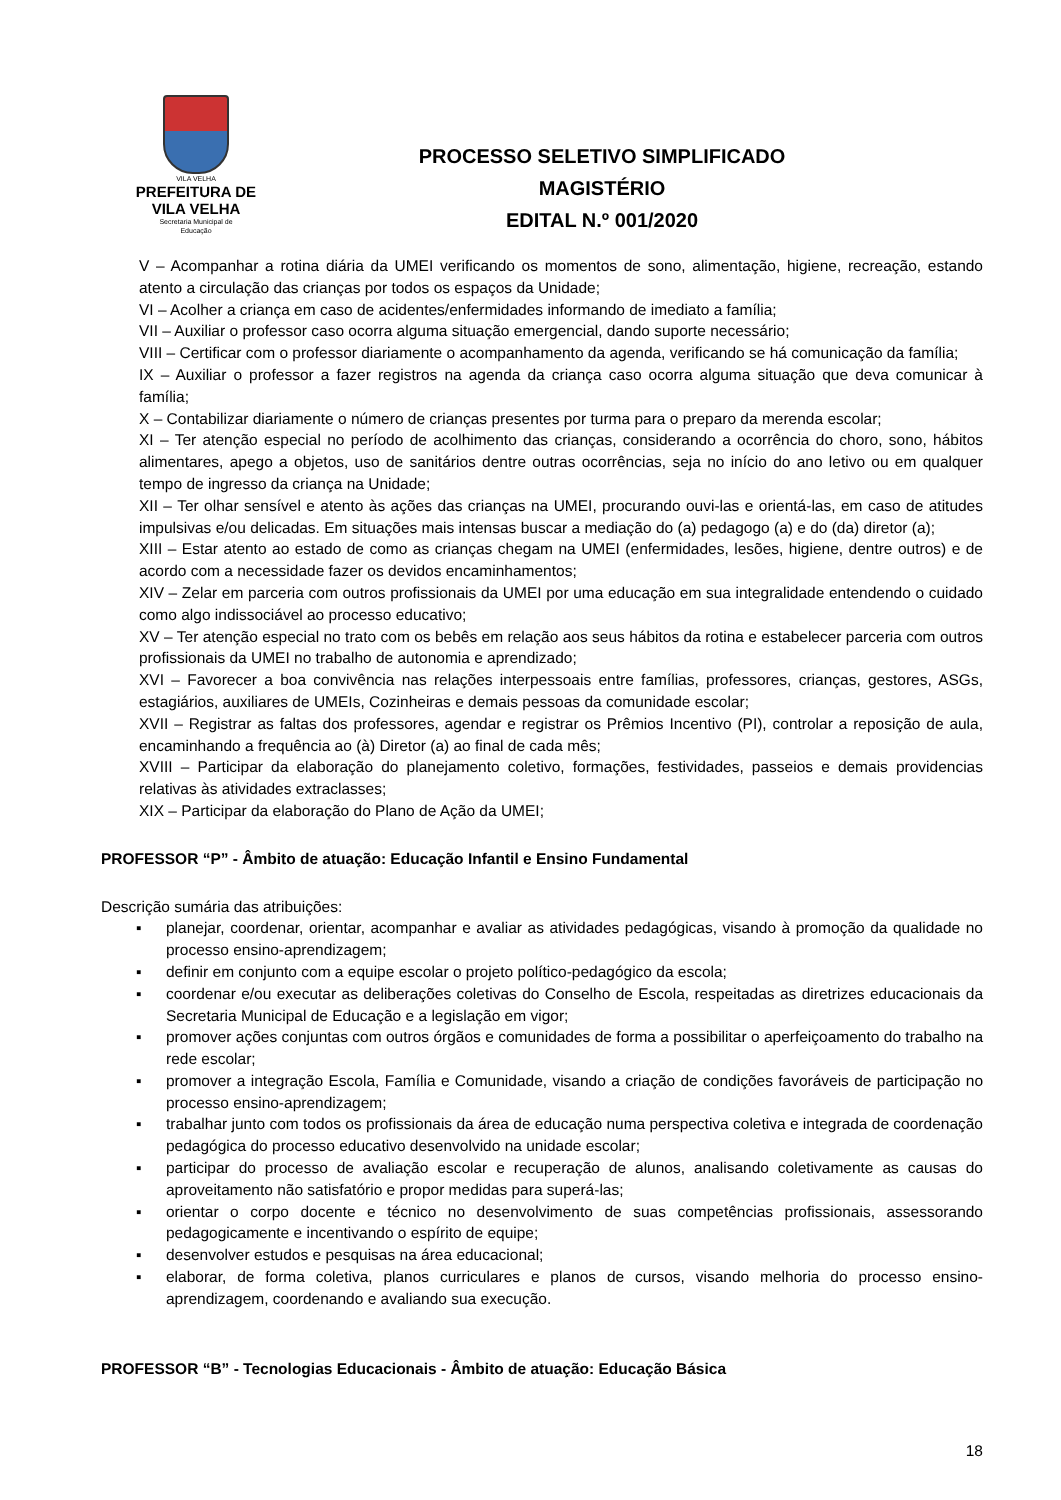VILA VELHA
PREFEITURA DE
VILA VELHA
Secretaria Municipal de
Educação
PROCESSO SELETIVO SIMPLIFICADO
MAGISTÉRIO
EDITAL N.º 001/2020
V – Acompanhar a rotina diária da UMEI verificando os momentos de sono, alimentação, higiene, recreação, estando atento a circulação das crianças por todos os espaços da Unidade;
VI – Acolher a criança em caso de acidentes/enfermidades informando de imediato a família;
VII – Auxiliar o professor caso ocorra alguma situação emergencial, dando suporte necessário;
VIII – Certificar com o professor diariamente o acompanhamento da agenda, verificando se há comunicação da família;
IX – Auxiliar o professor a fazer registros na agenda da criança caso ocorra alguma situação que deva comunicar à família;
X – Contabilizar diariamente o número de crianças presentes por turma para o preparo da merenda escolar;
XI – Ter atenção especial no período de acolhimento das crianças, considerando a ocorrência do choro, sono, hábitos alimentares, apego a objetos, uso de sanitários dentre outras ocorrências, seja no início do ano letivo ou em qualquer tempo de ingresso da criança na Unidade;
XII – Ter olhar sensível e atento às ações das crianças na UMEI, procurando ouvi-las e orientá-las, em caso de atitudes impulsivas e/ou delicadas. Em situações mais intensas buscar a mediação do (a) pedagogo (a) e do (da) diretor (a);
XIII – Estar atento ao estado de como as crianças chegam na UMEI (enfermidades, lesões, higiene, dentre outros) e de acordo com a necessidade fazer os devidos encaminhamentos;
XIV – Zelar em parceria com outros profissionais da UMEI por uma educação em sua integralidade entendendo o cuidado como algo indissociável ao processo educativo;
XV – Ter atenção especial no trato com os bebês em relação aos seus hábitos da rotina e estabelecer parceria com outros profissionais da UMEI no trabalho de autonomia e aprendizado;
XVI – Favorecer a boa convivência nas relações interpessoais entre famílias, professores, crianças, gestores, ASGs, estagiários, auxiliares de UMEIs, Cozinheiras e demais pessoas da comunidade escolar;
XVII – Registrar as faltas dos professores, agendar e registrar os Prêmios Incentivo (PI), controlar a reposição de aula, encaminhando a frequência ao (à) Diretor (a) ao final de cada mês;
XVIII – Participar da elaboração do planejamento coletivo, formações, festividades, passeios e demais providencias relativas às atividades extraclasses;
XIX – Participar da elaboração do Plano de Ação da UMEI;
PROFESSOR “P” - Âmbito de atuação: Educação Infantil e Ensino Fundamental
Descrição sumária das atribuições:
▪ planejar, coordenar, orientar, acompanhar e avaliar as atividades pedagógicas, visando à promoção da qualidade no processo ensino-aprendizagem;
▪ definir em conjunto com a equipe escolar o projeto político-pedagógico da escola;
▪ coordenar e/ou executar as deliberações coletivas do Conselho de Escola, respeitadas as diretrizes educacionais da Secretaria Municipal de Educação e a legislação em vigor;
▪ promover ações conjuntas com outros órgãos e comunidades de forma a possibilitar o aperfeiçoamento do trabalho na rede escolar;
▪ promover a integração Escola, Família e Comunidade, visando a criação de condições favoráveis de participação no processo ensino-aprendizagem;
▪ trabalhar junto com todos os profissionais da área de educação numa perspectiva coletiva e integrada de coordenação pedagógica do processo educativo desenvolvido na unidade escolar;
▪ participar do processo de avaliação escolar e recuperação de alunos, analisando coletivamente as causas do aproveitamento não satisfatório e propor medidas para superá-las;
▪ orientar o corpo docente e técnico no desenvolvimento de suas competências profissionais, assessorando pedagogicamente e incentivando o espírito de equipe;
▪ desenvolver estudos e pesquisas na área educacional;
▪ elaborar, de forma coletiva, planos curriculares e planos de cursos, visando melhoria do processo ensino-aprendizagem, coordenando e avaliando sua execução.
PROFESSOR “B” - Tecnologias Educacionais - Âmbito de atuação: Educação Básica
18